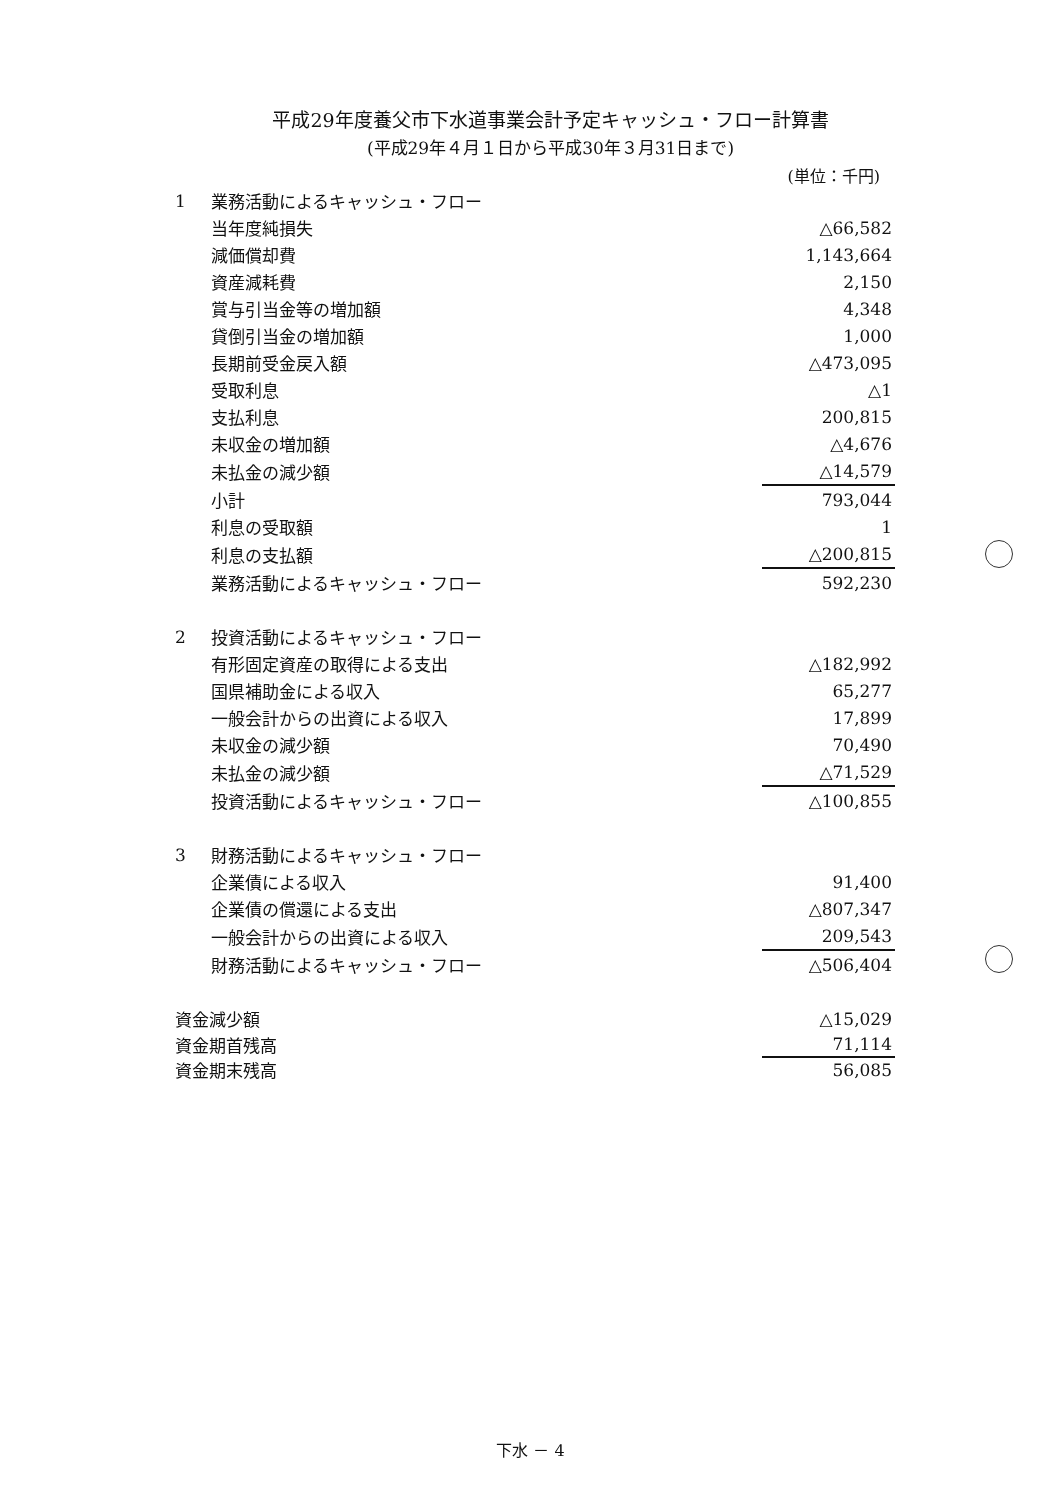平成29年度養父市下水道事業会計予定キャッシュ・フロー計算書
(平成29年４月１日から平成30年３月31日まで)
(単位：千円)
| 1 | 業務活動によるキャッシュ・フロー | |
| | 当年度純損失 | △66,582 |
| | 減価償却費 | 1,143,664 |
| | 資産減耗費 | 2,150 |
| | 賞与引当金等の増加額 | 4,348 |
| | 貸倒引当金の増加額 | 1,000 |
| | 長期前受金戻入額 | △473,095 |
| | 受取利息 | △1 |
| | 支払利息 | 200,815 |
| | 未収金の増加額 | △4,676 |
| | 未払金の減少額 | △14,579 |
| | 小計 | 793,044 |
| | 利息の受取額 | 1 |
| | 利息の支払額 | △200,815 |
| | 業務活動によるキャッシュ・フロー | 592,230 |
| 2 | 投資活動によるキャッシュ・フロー | |
| | 有形固定資産の取得による支出 | △182,992 |
| | 国県補助金による収入 | 65,277 |
| | 一般会計からの出資による収入 | 17,899 |
| | 未収金の減少額 | 70,490 |
| | 未払金の減少額 | △71,529 |
| | 投資活動によるキャッシュ・フロー | △100,855 |
| 3 | 財務活動によるキャッシュ・フロー | |
| | 企業債による収入 | 91,400 |
| | 企業債の償還による支出 | △807,347 |
| | 一般会計からの出資による収入 | 209,543 |
| | 財務活動によるキャッシュ・フロー | △506,404 |
| 資金減少額 | | △15,029 |
| 資金期首残高 | | 71,114 |
| 資金期末残高 | | 56,085 |
下水 － 4